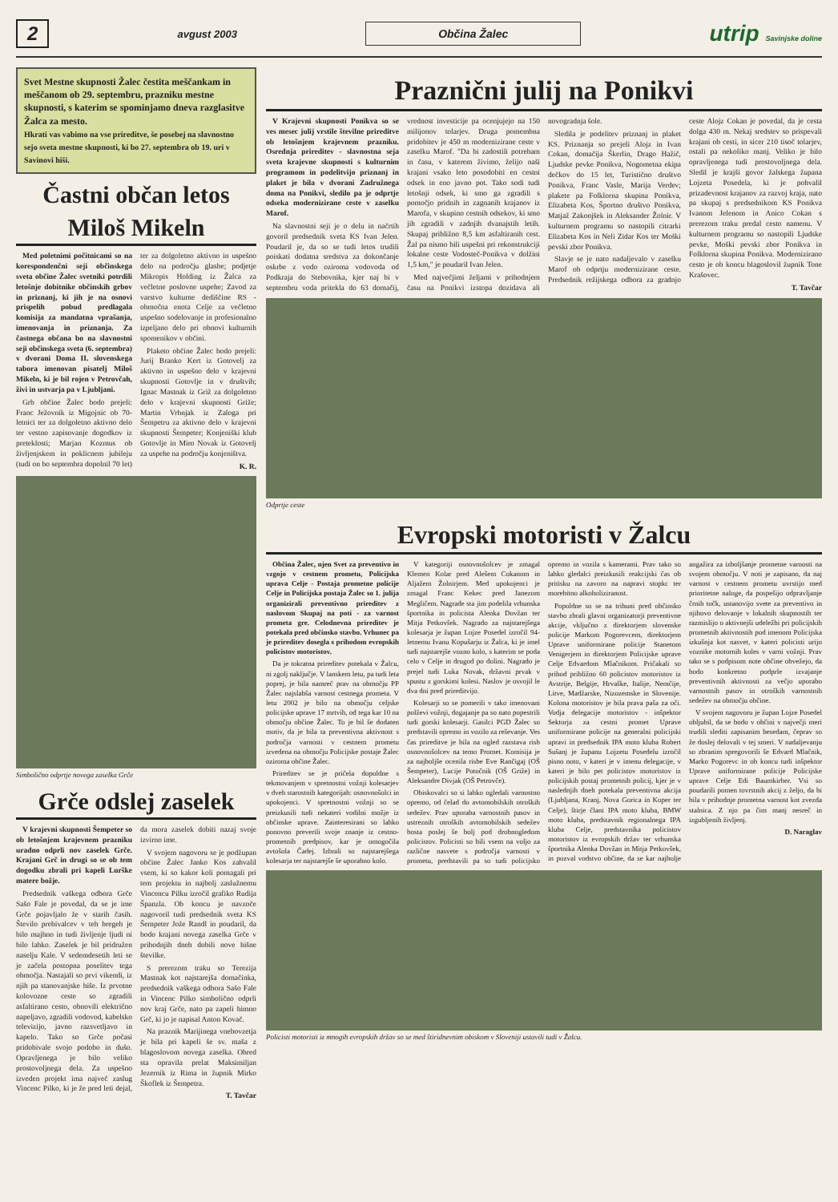2 avgust 2003 Občina Žalec utrip Savinjske doline
Svet Mestne skupnosti Žalec čestita meščankam in meščanom ob 29. septembru, prazniku mestne skupnosti, s katerim se spominjamo dneva razglasitve Žalca za mesto.
Hkrati vas vabimo na vse prireditve, še posebej na slavnostno sejo sveta mestne skupnosti, ki bo 27. septembra ob 19. uri v Savinovi hiši.
Častni občan letos Miloš Mikeln
Med poletnimi počitnicami so na korespondenčni seji občinskega sveta občine Žalec svetniki potrdili letošnje dobitnike občinskih grbov in priznanj, ki jih je na osnovi prispelih pobud predlagala komisija za mandatna vprašanja, imenovanja in priznanja. Za častnega občana bo na slavnostni seji občinskega sveta (6. septembra) v dvorani Doma II. slovenskega tabora imenovan pisatelj Miloš Mikeln, ki je bil rojen v Petrovčah, živi in ustvarja pa v Ljubljani.
Grb občine Žalec bodo prejeli: Franc Ježovnik iz Migojnic ob 70-letnici ter za dolgoletno aktivno delo ter vestno zapisovanje dogodkov iz preteklosti; Marjan Kozmus ob življenjskem in poklicnem jubileju (tudi on bo septembra dopolnil 70 let) ter za dolgoletno aktivno in uspešno delo na področju glasbe; podjetje Mikropis Holding iz Žalca za večletne poslovne uspehe; Zavod za varstvo kulturne dediščine RS - območna enota Celje za večletno uspešno sodelovanje in profesionalno izpeljano delo pri obnovi kulturnih spomenikov v občini.
Plaketo občine Žalec bodo prejeli: Jurij Branko Kert iz Gotovelj za aktivno in uspešno delo v krajevni skupnosti Gotovlje in v društvih; Ignac Mastnak iz Griž za dolgoletno delo v krajevni skupnosti Griže; Martin Vrbnjak iz Zaloga pri Šempetru za aktivno delo v krajevni skupnosti Šempeter; Konjeniški klub Gotovlje in Miro Novak iz Gotovelj za uspehe na področju konjeništva.
K. R.
Simbolično odprtje novega zaselka Grče
Grče odslej zaselek
V krajevni skupnosti Šempeter so ob letošnjem krajevnem prazniku uradno odprli nov zaselek Grče. Krajani Grč in drugi so se ob tem dogodku zbrali pri kapeli Lurške matere božje.
Predsednik vaškega odbora Grče Sašo Fale je povedal, da se je ime Grče pojavljalo že v starih časih. Število prebivalcev v teh bregeh je bilo majhno in tudi življenje ljudi ni bilo lahko. Zaselek je bil pridružen naselju Kale. V sedemdesetih leti se je začela postopna poselitev tega območja. Nastajali so prvi vikendi, iz njih pa stanovanjske hiše. Iz prvotne kolovozne ceste so zgradili asfaltirano cesto, obnovili električno napeljavo, zgradili vodovod, kabelsko televizijo, javno razsvetljavo in kapelo. Tako so Grče počasi pridobivale svojo podobo in dušo. Opravljenega je bilo veliko prostovoljnega dela. Za uspešno izveden projekt ima največ zaslug Vincenc Pilko, ki je že pred leti dejal, da mora zaselek dobiti nazaj svoje izvirno ime.
V svojem nagovoru se je podžupan občine Žalec Janko Kos zahvalil vsem, ki so kakor koli pomagali pri tem projektu in najbolj zaslužnemu Vincencu Pilku izročil grafiko Rudija Španzla. Ob koncu je navzoče nagovoril tudi predsednik sveta KS Šempeter Jože Randl in poudaril, da bodo krajani novega zaselka Grče v prihodnjih dneh dobili nove hišne številke.
S prerezom traku so Terezija Mastnak kot najstarejša domačinka, predsednik vaškega odbora Sašo Fale in Vincenc Pilko simbolično odprli nov kraj Grče, nato pa zapeli himno Grč, ki jo je napisal Anton Kovač.
Na praznik Marijinega vnebovzetja je bila pri kapeli še sv. maša z blagoslovom novega zaselka. Obred sta opravila prelat Maksimiljan Jezernik iz Rima in župnik Mirko Škoflek iz Šempetra.
T. Tavčar
Praznični julij na Ponikvi
V Krajevni skupnosti Ponikva so se ves mesec julij vrstile številne prireditve ob letošnjem krajevnem prazniku. Osrednja prireditev - slavnostna seja sveta krajevne skupnosti s kulturnim programom in podelitvijo priznanj in plaket je bila v dvorani Zadružnega doma na Ponikvi, sledilo pa je odprtje odseka modernizirane ceste v zaselku Marof.
Na slavnostni seji je o delu in načrtih govoril predsednik sveta KS Ivan Jelen. Poudaril je, da so se tudi letos trudili poiskati dodatna sredstva za dokončanje oskrbe z vodo oziroma vodovoda od Podkraja do Stebovnika, kjer naj bi v septembru voda pritekla do 63 domačij, vrednost investicije pa ocenjujejo na 150 milijonov tolarjev. Druga pomembna pridobitev je 450 m modernizirane ceste v zaselku Marof. "Da bi zadostili potrebam in času, v katerem živimo, želijo naši krajani vsako leto posodobiti en cestni odsek in eno javno pot. Tako sodi tudi letošnji odsek, ki smo ga zgradili s pomočjo pridnih in zagnanih krajanov iz Marofa, v skupino cestnih odsekov, ki smo jih zgradili v zadnjih dvanajstih letih. Skupaj približno 8,5 km asfaltiranih cest. Žal pa nismo bili uspešni pri rekonstrukciji lokalne ceste Vodosteč-Ponikva v dolžini 1,5 km," je poudaril Ivan Jelen.
Med največjimi željami v prihodnjem času na Ponikvi izstopa dozidava ali novogradnja šole.
Sledila je podelitev priznanj in plaket KS. Priznanja so prejeli Alojz in Ivan Cokan, domačija Škerlin, Drago Hažič, Ljudske pevke Ponikva, Nogometna ekipa dečkov do 15 let, Turistično društvo Ponikva, Franc Vasle, Marija Verdev; plakete pa Folklorna skupina Ponikva, Elizabeta Kos, Športno društvo Ponikva, Matjaž Zakonjšek in Aleksander Žolnir. V kulturnem programu so nastopili citrarki Elizabeta Kos in Neli Zidar Kos ter Moški pevski zbor Ponikva.
Slavje se je nato nadaljevalo v zaselku Marof ob odprtju modernizirane ceste. Predsednik režijskega odbora za gradnjo ceste Alojz Cokan je povedal, da je cesta dolga 430 m. Nekaj sredstev so prispevali krajani ob cesti, in sicer 210 tisoč tolarjev, ostali pa nekoliko manj. Veliko je bilo opravljenega tudi prostovoljnega dela. Sledil je krajši govor žalskega župana Lojzeta Posedela, ki je pohvalil prizadevnost krajanov za razvoj kraja, nato pa skupaj s predsednikom KS Ponikva Ivanom Jelenom in Anico Cokan s prerezom traku predal cesto namenu. V kulturnem programu so nastopili Ljudske pevke, Moški pevski zbor Ponikva in Folklorna skupina Ponikva. Modernizirano cesto je ob koncu blagoslovil župnik Tone Krašovec.
T. Tavčar
Odprtje ceste
Evropski motoristi v Žalcu
Občina Žalec, njen Svet za preventivo in vzgojo v cestnem prometu, Policijska uprava Celje - Postaja prometne policije Celje in Policijska postaja Žalec so 1. julija organizirali preventivno prireditev z naslovom Skupaj na poti - za varnost prometa gre. Celodnevna prireditev je potekala pred občinsko stavbo. Vrhunec pa je prireditev dosegla s prihodom evropskih policistov motoristov.
Da je tokratna prireditev potekala v Žalcu, ni zgolj naključje. V lanskem letu, pa tudi leta poprej, je bila namreč prav na območju PP Žalec najslabša varnost cestnega prometa. V letu 2002 je bilo na območju celjske policijske uprave 17 mrtvih, od tega kar 10 na območju občine Žalec. To je bil še dodaten motiv, da je bila ta preventivna aktivnost s področja varnosti v cestnem prometu izvedena na območju Policijske postaje Žalec oziroma občine Žalec.
Prireditev se je pričela dopoldne s tekmovanjem v spretnostni vožnji kolesarjev v dveh starostnih kategorijah: osnovnošolci in upokojenci. V spretnostni vožnji so se preizkusili tudi nekateri vodilni možje iz občinske uprave. Zainteresirani so lahko ponovno preverili svoje znanje iz cestno-prometnih predpisov, kar je omogočila avtošola Čadej. Izbrali so najstarejšega kolesarja ter najstarejše še uporabno kolo.
V kategoriji osnovnošolcev je zmagal Klemen Kolar pred Alešem Cokanom in Aljažem Žolnirjem. Med upokojenci je zmagal Franc Kekec pred Janezom Megličem. Nagrade sta jim podelila vrhunska športnika in policista Alenka Dovžan ter Mitja Petkovšek. Nagrado za najstarejšega kolesarja je župan Lojze Posedel izročil 94-letnemu Ivanu Kopušarju iz Žalca, ki je imel tudi najstarejše vozno kolo, s katerim se poda celo v Celje in drugod po dolini. Nagrado je prejel tudi Luka Novak, državni prvak v spustu z gorskimi kolesi. Naslov je osvojil le dva dni pred prireditvijo.
Kolesarji so se pomerili v tako imenovani polževi vožnji, dogajanje pa so nato popestrili tudi gorski kolesarji. Gasilci PGD Žalec so predstavili opremo in vozilo za reševanje. Ves čas prireditve je bila na ogled razstava risb osnovnošolcev na temo Promet. Komisija je za najboljše ocenila risbe Eve Rančigaj (OŠ Šempeter), Lucije Potočnik (OŠ Griže) in Aleksandre Divjak (OŠ Petrovče).
Obiskovalci so si lahko ogledali varnostno opremo, od čelad do avtomobilskih otroških sedežev. Prav uporaba varnostnih pasov in ustreznih otroških avtomobilskih sedežev bosta poslej še bolj pod drobnogledom policistov. Policisti so bili vsem na voljo za različne nasvete s področja varnosti v prometu, predstavili pa so tudi policijsko opremo in vozila s kamerami. Prav tako so lahko gledalci preizkusili reakcijski čas ob pritisku na zavoro na napravi stopkc ter morebitno alkoholiziranost.
Popoldne so se na tribuni pred občinsko stavbo zbrali glavni organizatorji preventivne akcije, vključno z direktorjem slovenske policije Markom Pogorevcem, direktorjem Uprave uniformirane policije Stanetom Venigerjem in direktorjem Policijske uprave Celje Edvardom Mlačnikom. Pričakali so prihod približno 60 policistov motoristov iz Avstrije, Belgije, Hrvaške, Italije, Nemčije, Litve, Madžarske, Nizozemske in Slovenije. Kolona motoristov je bila prava paša za oči. Vodja delegacije motoristov - inšpektor Sektorja za cestni promet Uprave uniformirane policije na generalni policijski upravi in predsednik IPA moto kluba Robert Sušanj je županu Lojzetu Posedelu izročil pisno noto, v kateri je v imenu delegacije, v kateri je bilo pet policistov motoristov iz policijskih postaj prometnih policij, kjer je v naslednjih dneh potekala preventivna akcija (Ljubljana, Kranj, Nova Gorica in Koper ter Celje), štirje člani IPA moto kluba, BMW moto kluba, predstavnik regionalnega IPA kluba Celje, predstavnika policistov motoristov iz evropskih držav ter vrhunska športnika Alenka Dovžan in Mitja Petkovšek, in pozval vodstvo občine, da se kar najbolje angažira za izboljšanje prometne varnosti na svojem območju. V noti je zapisano, da naj varnost v cestnem prometu uvrstijo med prioritetne naloge, da pospešijo odpravljanje črnih točk, ustanovijo svete za preventivo in njihovo delovanje v lokalnih skupnostih ter razmislijo o aktivnejši udeležbi pri policijskih prometnih aktivnostih pod imenom Policijska izkušnja kot nasvet, v kateri policisti urijo voznike motornih koles v varni vožnji. Prav tako se s podpisom note občine obvežejo, da bodo konkretno podprle izvajanje preventivnih aktivnosti za večjo uporabo varnostnih pasov in otroških varnostnih sedežev na območju občine.
V svojem nagovoru je župan Lojze Posedel obljubil, da se bodo v občini v največji meri trudili slediti zapisanim besedam, čeprav so že doslej delovali v tej smeri. V nadaljevanju so zbranim spregovorili še Edvard Mlačnik, Marko Pogorevc in ob koncu tudi inšpektor Uprave uniformirane policije Policijske uprave Celje Edi Baumkirher. Vsi so poudarili pomen tovrstnih akcij z željo, da bi bila v prihodnje prometna varnost kot zvezda stalnica. Z njo pa čim manj nesreč in izgubljenih življenj.
D. Naraglav
Policisti motoristi iz mnogih evropskih držav so se med štiridnevnim obiskom v Sloveniji ustavili tudi v Žalcu.